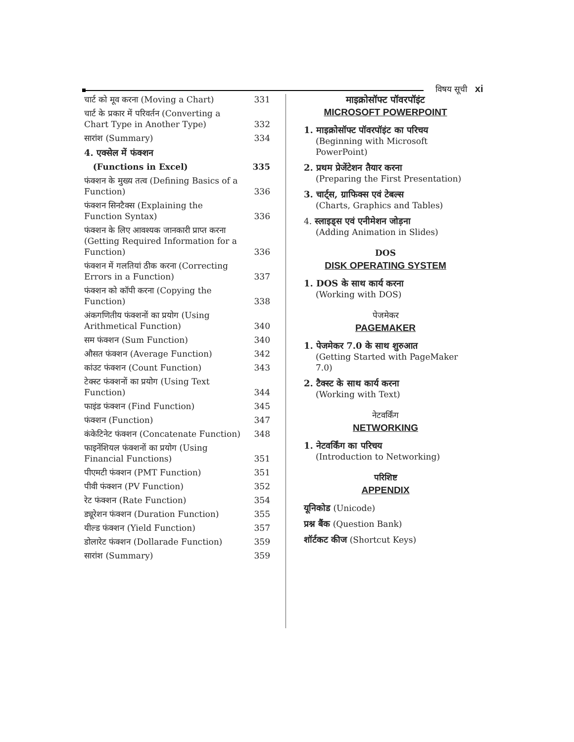विषय सूची xi
चार्ट को मूव करना (Moving a Chart) 331
चार्ट के प्रकार में परिवर्तन (Converting a Chart Type in Another Type) 332
सारांश (Summary) 334
4. एक्सेल में फंक्शन
(Functions in Excel) 335
फंक्शन के मुख्य तत्व (Defining Basics of a Function) 336
फंक्शन सिनटैक्स (Explaining the Function Syntax) 336
फंक्शन के लिए आवश्यक जानकारी प्राप्त करना (Getting Required Information for a Function) 336
फंक्शन में गलतियां ठीक करना (Correcting Errors in a Function) 337
फंक्शन को कॉपी करना (Copying the Function) 338
अंकगणितीय फंक्शनों का प्रयोग (Using Arithmetical Function) 340
सम फंक्शन (Sum Function) 340
औसत फंक्शन (Average Function) 342
कांउट फंक्शन (Count Function) 343
टेक्स्ट फंक्शनों का प्रयोग (Using Text Function) 344
फाइंड फंक्शन (Find Function) 345
फंक्शन (Function) 347
कंकेटिनेट फंक्शन (Concatenate Function) 348
फाइनेंशियल फंक्शनों का प्रयोग (Using Financial Functions) 351
पीएमटी फंक्शन (PMT Function) 351
पीवी फंक्शन (PV Function) 352
रेट फंक्शन (Rate Function) 354
ड्यूरेशन फंक्शन (Duration Function) 355
यील्ड फंक्शन (Yield Function) 357
डोलारेट फंक्शन (Dollarade Function) 359
सारांश (Summary) 359
माइक्रोसॉफ्ट पॉवरपॉइंट
MICROSOFT POWERPOINT
1. माइक्रोसॉफ्ट पॉवरपॉइंट का परिचय
(Beginning with Microsoft PowerPoint)
2. प्रथम प्रेजेंटेशन तैयार करना
(Preparing the First Presentation)
3. चार्ट्स, ग्राफिक्स एवं टेबल्स
(Charts, Graphics and Tables)
4. स्लाइड्स एवं एनीमेशन जोड़ना
(Adding Animation in Slides)
DOS
DISK OPERATING SYSTEM
1. DOS के साथ कार्य करना
(Working with DOS)
पेजमेकर
PAGEMAKER
1. पेजमेकर 7.0 के साथ शुरुआत
(Getting Started with PageMaker 7.0)
2. टैक्स्ट के साथ कार्य करना
(Working with Text)
नेटवर्किंग
NETWORKING
1. नेटवर्किंग का परिचय
(Introduction to Networking)
परिशिष्ट
APPENDIX
यूनिकोड (Unicode)
प्रश्न बैंक (Question Bank)
शॉर्टकट कीज (Shortcut Keys)